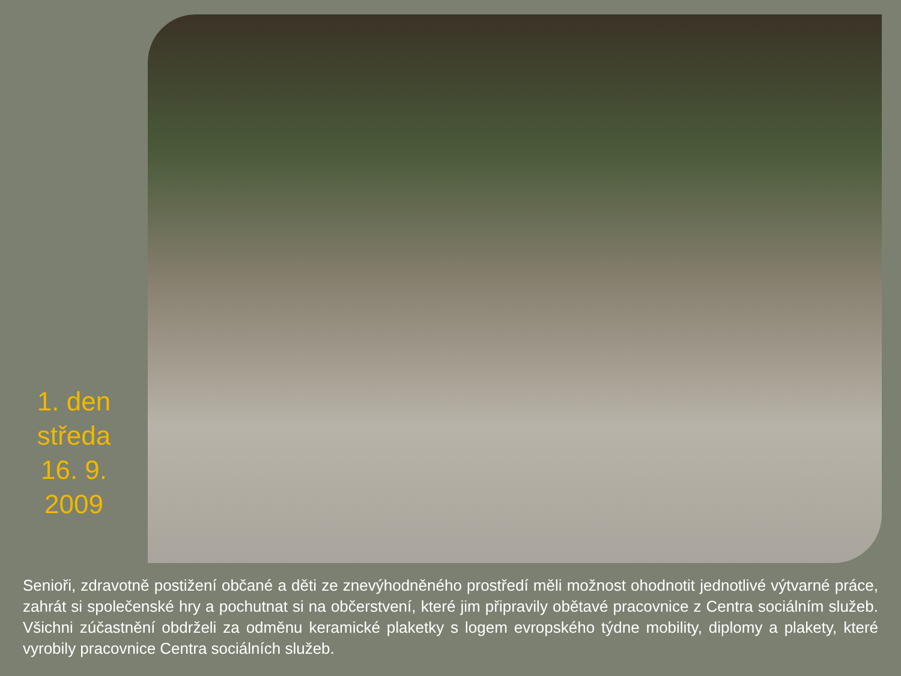1. den
středa
16. 9.
2009
Senioři, zdravotně postižení občané a děti ze znevýhodněného prostředí měli možnost ohodnotit jednotlivé výtvarné práce, zahrát si společenské hry a pochutnat si na občerstvení, které jim připravily obětavé pracovnice z Centra sociálním služeb. Všichni zúčastnění obdrželi za odměnu keramické plaketky s logem evropského týdne mobility, diplomy a plakety, které vyrobily pracovnice Centra sociálních služeb.